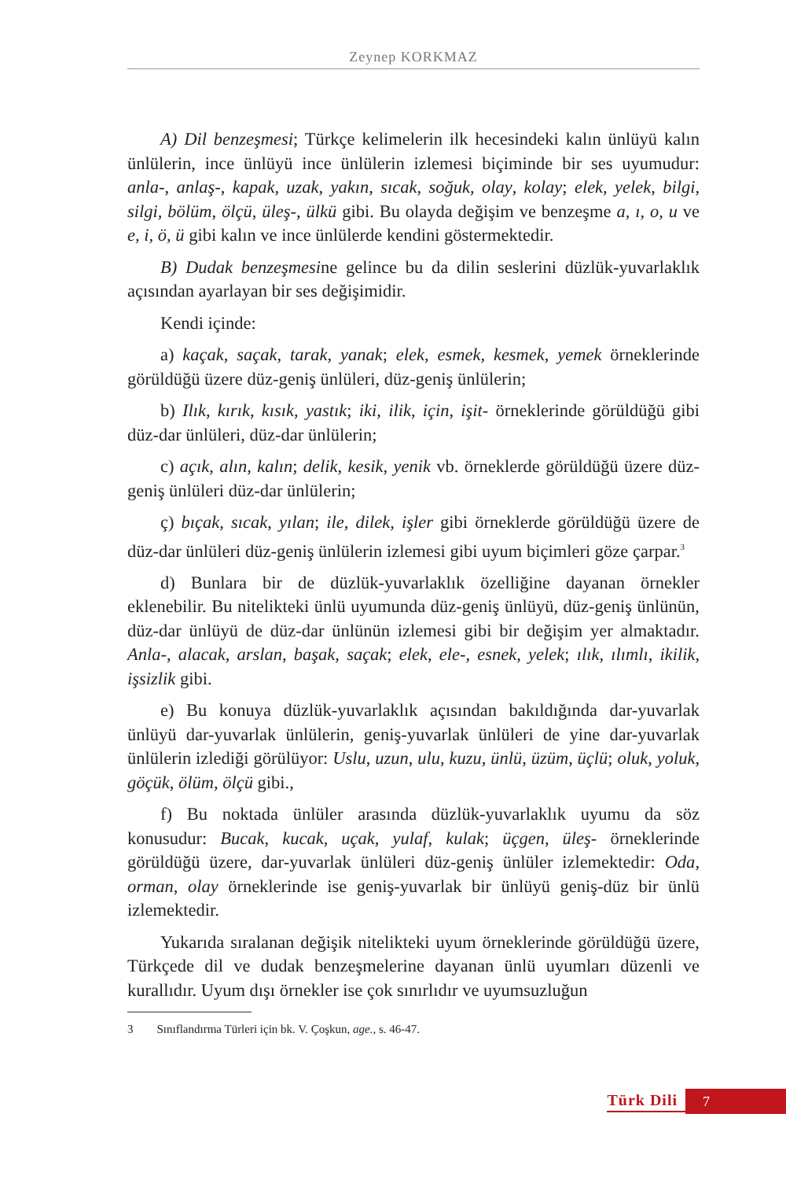Zeynep KORKMAZ
A) Dil benzeşmesi; Türkçe kelimelerin ilk hecesindeki kalın ünlüyü kalın ünlülerin, ince ünlüyü ince ünlülerin izlemesi biçiminde bir ses uyumudur: anla-, anlaş-, kapak, uzak, yakın, sıcak, soğuk, olay, kolay; elek, yelek, bilgi, silgi, bölüm, ölçü, üleş-, ülkü gibi. Bu olayda değişim ve benzeşme a, ı, o, u ve e, i, ö, ü gibi kalın ve ince ünlülerde kendini göstermektedir.
B) Dudak benzeşmesine gelince bu da dilin seslerini düzlük-yuvarlaklık açısından ayarlayan bir ses değişimidir.
Kendi içinde:
a) kaçak, saçak, tarak, yanak; elek, esmek, kesmek, yemek örneklerinde görüldüğü üzere düz-geniş ünlüleri, düz-geniş ünlülerin;
b) Ilık, kırık, kısık, yastık; iki, ilik, için, işit- örneklerinde görüldüğü gibi düz-dar ünlüleri, düz-dar ünlülerin;
c) açık, alın, kalın; delik, kesik, yenik vb. örneklerde görüldüğü üzere düz-geniş ünlüleri düz-dar ünlülerin;
ç) bıçak, sıcak, yılan; ile, dilek, işler gibi örneklerde görüldüğü üzere de düz-dar ünlüleri düz-geniş ünlülerin izlemesi gibi uyum biçimleri göze çarpar.<sup>3</sup>
d) Bunlara bir de düzlük-yuvarlaklık özelliğine dayanan örnekler eklenebilir. Bu nitelikteki ünlü uyumunda düz-geniş ünlüyü, düz-geniş ünlünün, düz-dar ünlüyü de düz-dar ünlünün izlemesi gibi bir değişim yer almaktadır. Anla-, alacak, arslan, başak, saçak; elek, ele-, esnek, yelek; ılık, ılımlı, ikilik, işsizlik gibi.
e) Bu konuya düzlük-yuvarlaklık açısından bakıldığında dar-yuvarlak ünlüyü dar-yuvarlak ünlülerin, geniş-yuvarlak ünlüleri de yine dar-yuvarlak ünlülerin izlediği görülüyor: Uslu, uzun, ulu, kuzu, ünlü, üzüm, üçlü; oluk, yoluk, göçük, ölüm, ölçü gibi.,
f) Bu noktada ünlüler arasında düzlük-yuvarlaklık uyumu da söz konusudur: Bucak, kucak, uçak, yulaf, kulak; üçgen, üleş- örneklerinde görüldüğü üzere, dar-yuvarlak ünlüleri düz-geniş ünlüler izlemektedir: Oda, orman, olay örneklerinde ise geniş-yuvarlak bir ünlüyü geniş-düz bir ünlü izlemektedir.
Yukarıda sıralanan değişik nitelikteki uyum örneklerinde görüldüğü üzere, Türkçede dil ve dudak benzeşmelerine dayanan ünlü uyumları düzenli ve kurallıdır. Uyum dışı örnekler ise çok sınırlıdır ve uyumsuzluğun
3 Sınıflandırma Türleri için bk. V. Çoşkun, age., s. 46-47.
Türk Dili 7